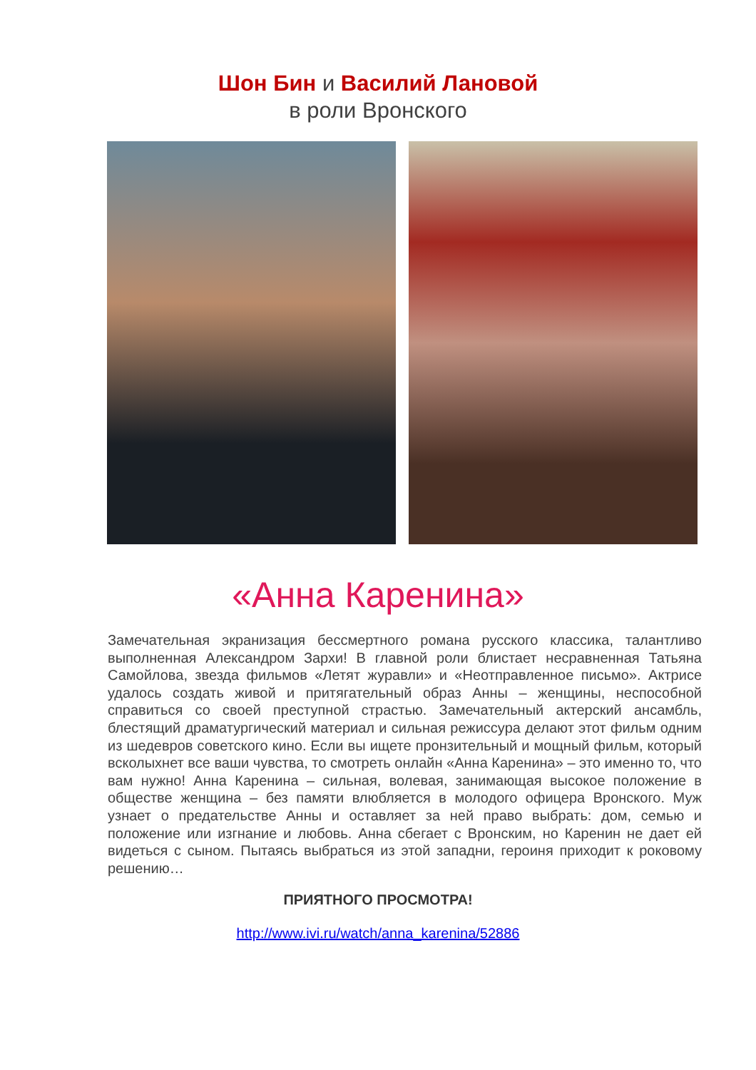Шон Бин и Василий Лановой
в роли Вронского
«Анна Каренина»
Замечательная экранизация бессмертного романа русского классика, талантливо выполненная Александром Зархи! В главной роли блистает несравненная Татьяна Самойлова, звезда фильмов «Летят журавли» и «Неотправленное письмо». Актрисе удалось создать живой и притягательный образ Анны – женщины, неспособной справиться со своей преступной страстью. Замечательный актерский ансамбль, блестящий драматургический материал и сильная режиссура делают этот фильм одним из шедевров советского кино. Если вы ищете пронзительный и мощный фильм, который всколыхнет все ваши чувства, то смотреть онлайн «Анна Каренина» – это именно то, что вам нужно! Анна Каренина – сильная, волевая, занимающая высокое положение в обществе женщина – без памяти влюбляется в молодого офицера Вронского. Муж узнает о предательстве Анны и оставляет за ней право выбрать: дом, семью и положение или изгнание и любовь. Анна сбегает с Вронским, но Каренин не дает ей видеться с сыном. Пытаясь выбраться из этой западни, героиня приходит к роковому решению…
ПРИЯТНОГО ПРОСМОТРА!
http://www.ivi.ru/watch/anna_karenina/52886